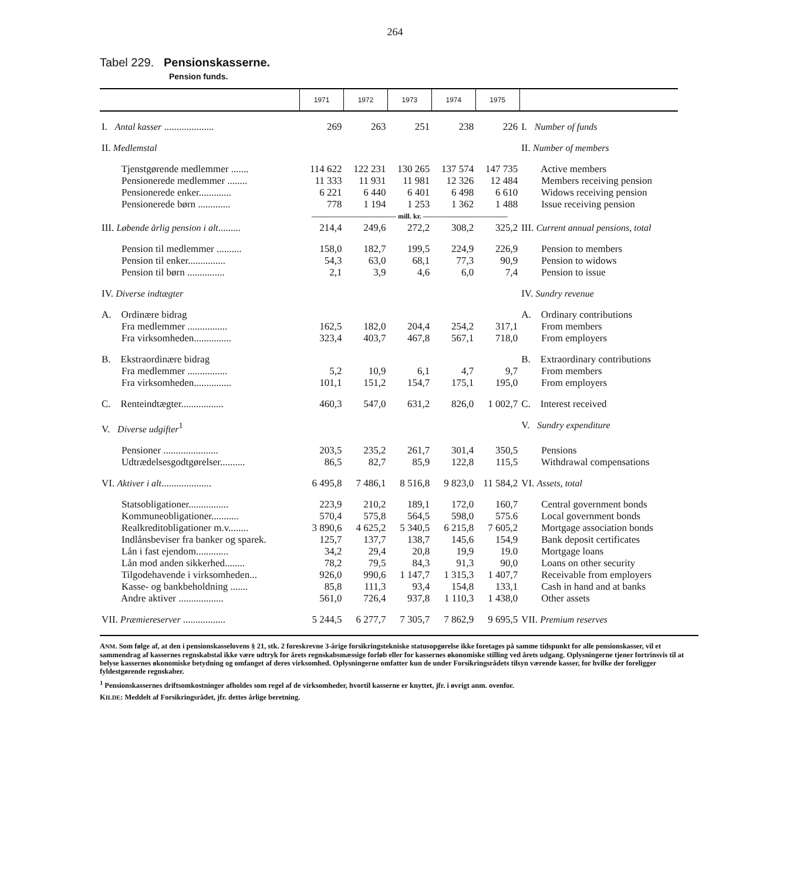264
Tabel 229. Pensionskasserne.
Pension funds.
| | 1971 | 1972 | 1973 | 1974 | 1975 | |
| --- | --- | --- | --- | --- | --- | --- |
| I. Antal kasser .................... | 269 | 263 | 251 | 238 | 226 | I. Number of funds |
| II. Medlemstal | | | | | | II. Number of members |
| Tjenstgørende medlemmer ....... | 114 622 | 122 231 | 130 265 | 137 574 | 147 735 | Active members |
| Pensionerede medlemmer ........ | 11 333 | 11 931 | 11 981 | 12 326 | 12 484 | Members receiving pension |
| Pensionerede enker............. | 6 221 | 6 440 | 6 401 | 6 498 | 6 610 | Widows receiving pension |
| Pensionerede børn ............. | 778 | 1 194 | 1 253 | 1 362 | 1 488 | Issue receiving pension |
| | ———————————— mill. kr. ———————————— | | | | | |
| III. Løbende årlig pension i alt ......... | 214,4 | 249,6 | 272,2 | 308,2 | 325,2 | III. Current annual pensions, total |
| Pension til medlemmer .......... | 158,0 | 182,7 | 199,5 | 224,9 | 226,9 | Pension to members |
| Pension til enker............... | 54,3 | 63,0 | 68,1 | 77,3 | 90,9 | Pension to widows |
| Pension til børn ............... | 2,1 | 3,9 | 4,6 | 6,0 | 7,4 | Pension to issue |
| IV. Diverse indtægter | | | | | | IV. Sundry revenue |
| A. Ordinære bidrag | | | | | | A. Ordinary contributions |
| Fra medlemmer ................ | 162,5 | 182,0 | 204,4 | 254,2 | 317,1 | From members |
| Fra virksomheden............... | 323,4 | 403,7 | 467,8 | 567,1 | 718,0 | From employers |
| B. Ekstraordinære bidrag | | | | | | B. Extraordinary contributions |
| Fra medlemmer ................ | 5,2 | 10,9 | 6,1 | 4,7 | 9,7 | From members |
| Fra virksomheden............... | 101,1 | 151,2 | 154,7 | 175,1 | 195,0 | From employers |
| C. Renteindtægter................. | 460,3 | 547,0 | 631,2 | 826,0 | 1 002,7 | C. Interest received |
| V. Diverse udgifter<sup>1</sup> | | | | | | V. Sundry expenditure |
| Pensioner ...................... | 203,5 | 235,2 | 261,7 | 301,4 | 350,5 | Pensions |
| Udtrædelsesgodtgørelser.......... | 86,5 | 82,7 | 85,9 | 122,8 | 115,5 | Withdrawal compensations |
| VI. Aktiver i alt .................... | 6 495,8 | 7 486,1 | 8 516,8 | 9 823,0 | 11 584,2 | VI. Assets, total |
| Statsobligationer................ | 223,9 | 210,2 | 189,1 | 172,0 | 160,7 | Central government bonds |
| Kommuneobligationer........... | 570,4 | 575,8 | 564,5 | 598,0 | 575.6 | Local government bonds |
| Realkreditobligationer m.v........ | 3 890,6 | 4 625,2 | 5 340,5 | 6 215,8 | 7 605,2 | Mortgage association bonds |
| Indlånsbeviser fra banker og sparek. | 125,7 | 137,7 | 138,7 | 145,6 | 154,9 | Bank deposit certificates |
| Lån i fast ejendom............. | 34,2 | 29,4 | 20,8 | 19,9 | 19.0 | Mortgage loans |
| Lån mod anden sikkerhed........ | 78,2 | 79,5 | 84,3 | 91,3 | 90,0 | Loans on other security |
| Tilgodehavende i virksomheden... | 926,0 | 990,6 | 1 147,7 | 1 315,3 | 1 407,7 | Receivable from employers |
| Kasse- og bankbeholdning ....... | 85,8 | 111,3 | 93,4 | 154,8 | 133,1 | Cash in hand and at banks |
| Andre aktiver .................. | 561,0 | 726,4 | 937,8 | 1 110,3 | 1 438,0 | Other assets |
| VII. Præmiereserver ................. | 5 244,5 | 6 277,7 | 7 305,7 | 7 862,9 | 9 695,5 | VII. Premium reserves |
ANM. Som følge af, at den i pensionskasselovens § 21, stk. 2 foreskrevne 3-årige forsikringstekniske statusopgørelse ikke foretages på samme tidspunkt for alle pensionskasser, vil et sammendrag af kassernes regnskabstal ikke være udtryk for årets regnskabsmæssige forløb eller for kassernes økonomiske stilling ved årets udgang. Oplysningerne tjener fortrinsvis til at belyse kassernes økonomiske betydning og omfanget af deres virksomhed. Oplysningerne omfatter kun de under Forsikringsrådets tilsyn værende kasser, for hvilke der foreligger fyldestgørende regnskaber.
<sup>1</sup> Pensionskassernes driftsomkostninger afholdes som regel af de virksomheder, hvortil kasserne er knyttet, jfr. i øvrigt anm. ovenfor.
KILDE: Meddelt af Forsikringsrådet, jfr. dettes årlige beretning.